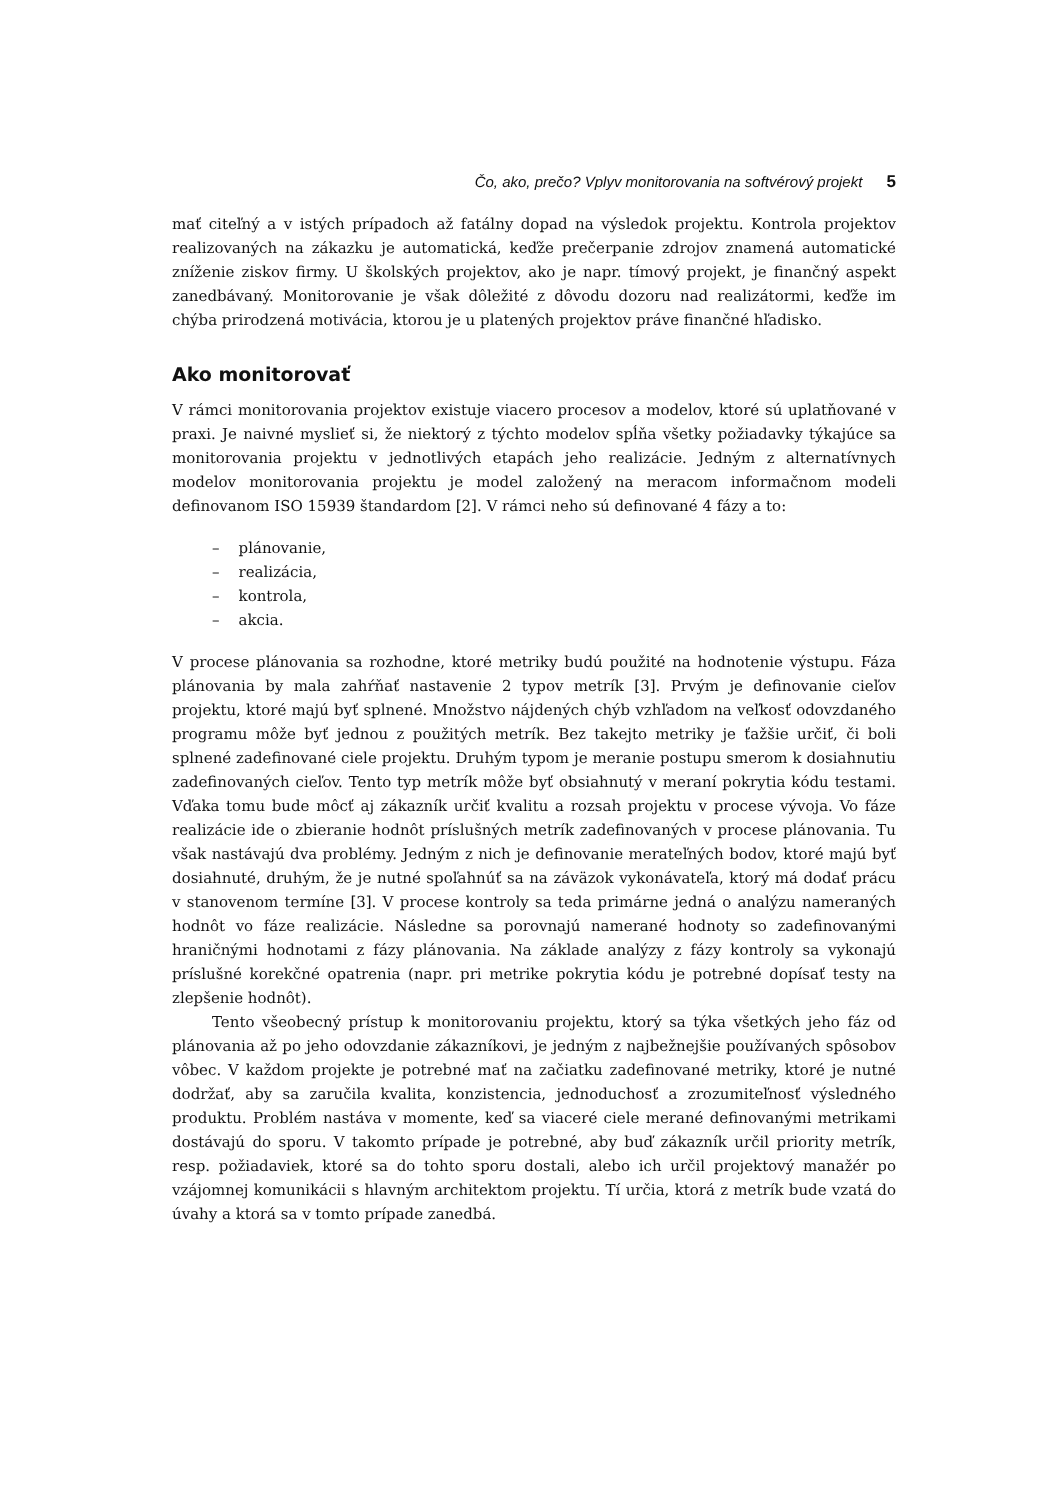Čo, ako, prečo? Vplyv monitorovania na softvérový projekt 5
mať citeľný a v istých prípadoch až fatálny dopad na výsledok projektu. Kontrola projektov realizovaných na zákazku je automatická, keďže prečerpanie zdrojov znamená automatické zníženie ziskov firmy. U školských projektov, ako je napr. tímový projekt, je finančný aspekt zanedbávaný. Monitorovanie je však dôležité z dôvodu dozoru nad realizátormi, keďže im chýba prirodzená motivácia, ktorou je u platených projektov práve finančné hľadisko.
Ako monitorovať
V rámci monitorovania projektov existuje viacero procesov a modelov, ktoré sú uplatňované v praxi. Je naivné myslieť si, že niektorý z týchto modelov spĺňa všetky požiadavky týkajúce sa monitorovania projektu v jednotlivých etapách jeho realizácie. Jedným z alternatívnych modelov monitorovania projektu je model založený na meracom informačnom modeli definovanom ISO 15939 štandardom [2]. V rámci neho sú definované 4 fázy a to:
– plánovanie,
– realizácia,
– kontrola,
– akcia.
V procese plánovania sa rozhodne, ktoré metriky budú použité na hodnotenie výstupu. Fáza plánovania by mala zahŕňať nastavenie 2 typov metrík [3]. Prvým je definovanie cieľov projektu, ktoré majú byť splnené. Množstvo nájdených chýb vzhľadom na veľkosť odovzdaného programu môže byť jednou z použitých metrík. Bez takejto metriky je ťažšie určiť, či boli splnené zadefinované ciele projektu. Druhým typom je meranie postupu smerom k dosiahnutiu zadefinovaných cieľov. Tento typ metrík môže byť obsiahnutý v meraní pokrytia kódu testami. Vďaka tomu bude môcť aj zákazník určiť kvalitu a rozsah projektu v procese vývoja. Vo fáze realizácie ide o zbieranie hodnôt príslušných metrík zadefinovaných v procese plánovania. Tu však nastávajú dva problémy. Jedným z nich je definovanie merateľných bodov, ktoré majú byť dosiahnuté, druhým, že je nutné spoľahnúť sa na záväzok vykonávateľa, ktorý má dodať prácu v stanovenom termíne [3]. V procese kontroly sa teda primárne jedná o analýzu nameraných hodnôt vo fáze realizácie. Následne sa porovnajú namerané hodnoty so zadefinovanými hraničnými hodnotami z fázy plánovania. Na základe analýzy z fázy kontroly sa vykonajú príslušné korekčné opatrenia (napr. pri metrike pokrytia kódu je potrebné dopísať testy na zlepšenie hodnôt).
Tento všeobecný prístup k monitorovaniu projektu, ktorý sa týka všetkých jeho fáz od plánovania až po jeho odovzdanie zákazníkovi, je jedným z najbežnejšie používaných spôsobov vôbec. V každom projekte je potrebné mať na začiatku zadefinované metriky, ktoré je nutné dodržať, aby sa zaručila kvalita, konzistencia, jednoduchosť a zrozumiteľnosť výsledného produktu. Problém nastáva v momente, keď sa viaceré ciele merané definovanými metrikami dostávajú do sporu. V takomto prípade je potrebné, aby buď zákazník určil priority metrík, resp. požiadaviek, ktoré sa do tohto sporu dostali, alebo ich určil projektový manažér po vzájomnej komunikácii s hlavným architektom projektu. Tí určia, ktorá z metrík bude vzatá do úvahy a ktorá sa v tomto prípade zanedbá.